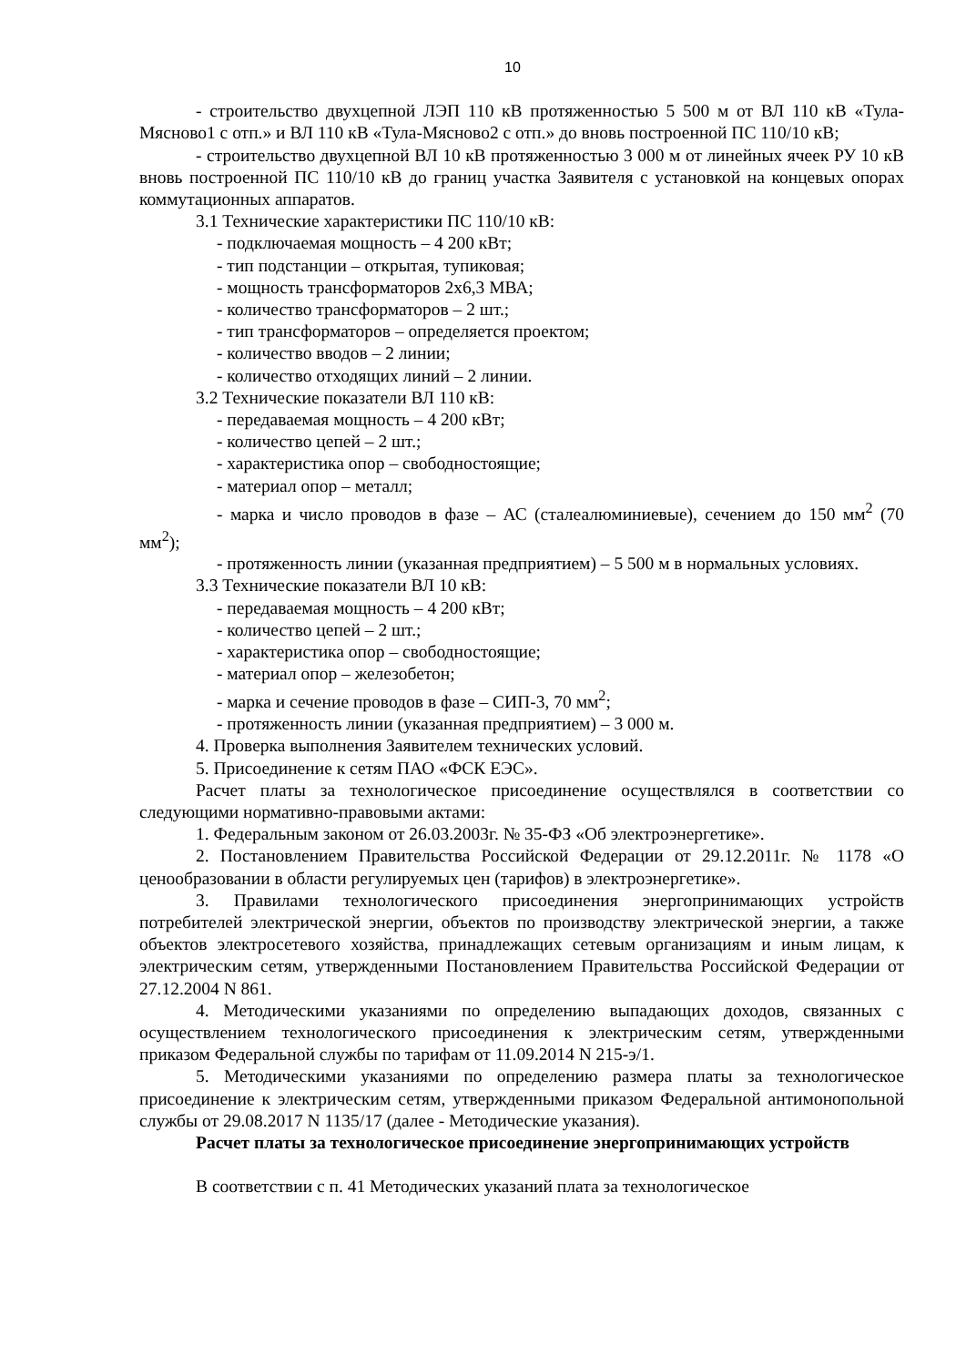10
- строительство двухцепной ЛЭП 110 кВ протяженностью 5 500 м от ВЛ 110 кВ «Тула-Мясново1 с отп.» и ВЛ 110 кВ «Тула-Мясново2 с отп.» до вновь построенной ПС 110/10 кВ;
- строительство двухцепной ВЛ 10 кВ протяженностью 3 000 м от линейных ячеек РУ 10 кВ вновь построенной ПС 110/10 кВ до границ участка Заявителя с установкой на концевых опорах коммутационных аппаратов.
3.1 Технические характеристики ПС 110/10 кВ:
- подключаемая мощность – 4 200 кВт;
- тип подстанции – открытая, тупиковая;
- мощность трансформаторов 2х6,3 МВА;
- количество трансформаторов – 2 шт.;
- тип трансформаторов – определяется проектом;
- количество вводов – 2 линии;
- количество отходящих линий – 2 линии.
3.2 Технические показатели ВЛ 110 кВ:
- передаваемая мощность – 4 200 кВт;
- количество цепей – 2 шт.;
- характеристика опор – свободностоящие;
- материал опор – металл;
- марка и число проводов в фазе – АС (сталеалюминиевые), сечением до 150 мм<sup>2</sup> (70 мм<sup>2</sup>);
- протяженность линии (указанная предприятием) – 5 500 м в нормальных условиях.
3.3 Технические показатели ВЛ 10 кВ:
- передаваемая мощность – 4 200 кВт;
- количество цепей – 2 шт.;
- характеристика опор – свободностоящие;
- материал опор – железобетон;
- марка и сечение проводов в фазе – СИП-3, 70 мм<sup>2</sup>;
- протяженность линии (указанная предприятием) – 3 000 м.
4. Проверка выполнения Заявителем технических условий.
5. Присоединение к сетям ПАО «ФСК ЕЭС».
Расчет платы за технологическое присоединение осуществлялся в соответствии со следующими нормативно-правовыми актами:
1. Федеральным законом от 26.03.2003г. № 35-ФЗ «Об электроэнергетике».
2. Постановлением Правительства Российской Федерации от 29.12.2011г. № 1178 «О ценообразовании в области регулируемых цен (тарифов) в электроэнергетике».
3. Правилами технологического присоединения энергопринимающих устройств потребителей электрической энергии, объектов по производству электрической энергии, а также объектов электросетевого хозяйства, принадлежащих сетевым организациям и иным лицам, к электрическим сетям, утвержденными Постановлением Правительства Российской Федерации от 27.12.2004 N 861.
4. Методическими указаниями по определению выпадающих доходов, связанных с осуществлением технологического присоединения к электрическим сетям, утвержденными приказом Федеральной службы по тарифам от 11.09.2014 N 215-э/1.
5. Методическими указаниями по определению размера платы за технологическое присоединение к электрическим сетям, утвержденными приказом Федеральной антимонопольной службы от 29.08.2017 N 1135/17 (далее - Методические указания).
Расчет платы за технологическое присоединение энергопринимающих устройств
В соответствии с п. 41 Методических указаний плата за технологическое